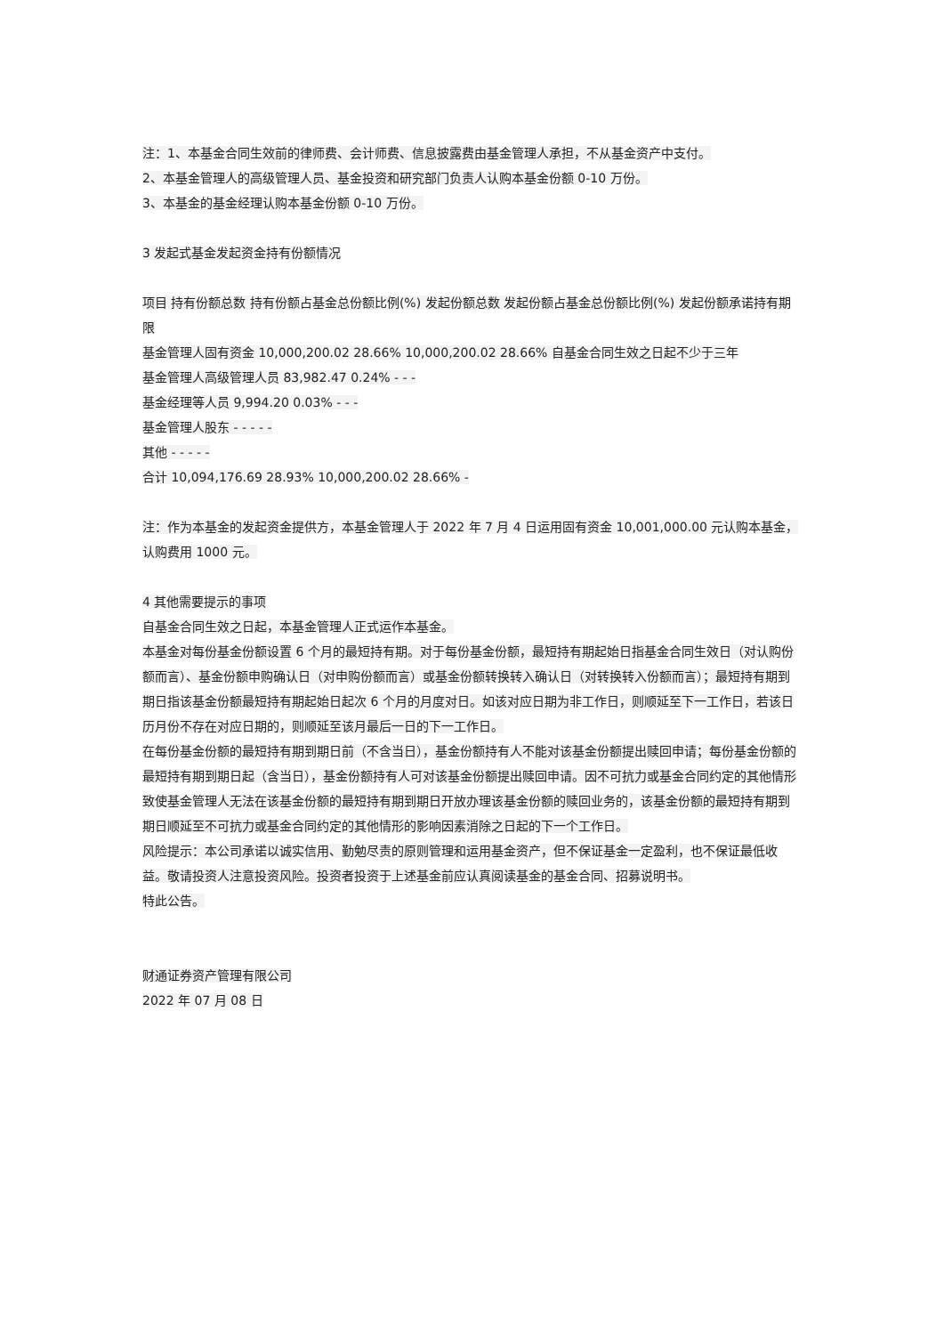注：1、本基金合同生效前的律师费、会计师费、信息披露费由基金管理人承担，不从基金资产中支付。
2、本基金管理人的高级管理人员、基金投资和研究部门负责人认购本基金份额 0-10 万份。
3、本基金的基金经理认购本基金份额 0-10 万份。
3 发起式基金发起资金持有份额情况
项目 持有份额总数 持有份额占基金总份额比例(%) 发起份额总数 发起份额占基金总份额比例(%) 发起份额承诺持有期限
基金管理人固有资金 10,000,200.02 28.66% 10,000,200.02 28.66% 自基金合同生效之日起不少于三年
基金管理人高级管理人员 83,982.47 0.24% - - -
基金经理等人员 9,994.20 0.03% - - -
基金管理人股东 - - - - -
其他 - - - - -
合计 10,094,176.69 28.93% 10,000,200.02 28.66% -
注：作为本基金的发起资金提供方，本基金管理人于 2022 年 7 月 4 日运用固有资金 10,001,000.00 元认购本基金，认购费用 1000 元。
4 其他需要提示的事项
自基金合同生效之日起，本基金管理人正式运作本基金。
本基金对每份基金份额设置 6 个月的最短持有期。对于每份基金份额，最短持有期起始日指基金合同生效日（对认购份额而言）、基金份额申购确认日（对申购份额而言）或基金份额转换转入确认日（对转换转入份额而言）；最短持有期到期日指该基金份额最短持有期起始日起次 6 个月的月度对日。如该对应日期为非工作日，则顺延至下一工作日，若该日历月份不存在对应日期的，则顺延至该月最后一日的下一工作日。
在每份基金份额的最短持有期到期日前（不含当日），基金份额持有人不能对该基金份额提出赎回申请；每份基金份额的最短持有期到期日起（含当日），基金份额持有人可对该基金份额提出赎回申请。因不可抗力或基金合同约定的其他情形致使基金管理人无法在该基金份额的最短持有期到期日开放办理该基金份额的赎回业务的，该基金份额的最短持有期到期日顺延至不可抗力或基金合同约定的其他情形的影响因素消除之日起的下一个工作日。
风险提示：本公司承诺以诚实信用、勤勉尽责的原则管理和运用基金资产，但不保证基金一定盈利，也不保证最低收益。敬请投资人注意投资风险。投资者投资于上述基金前应认真阅读基金的基金合同、招募说明书。
特此公告。
财通证券资产管理有限公司
2022 年 07 月 08 日